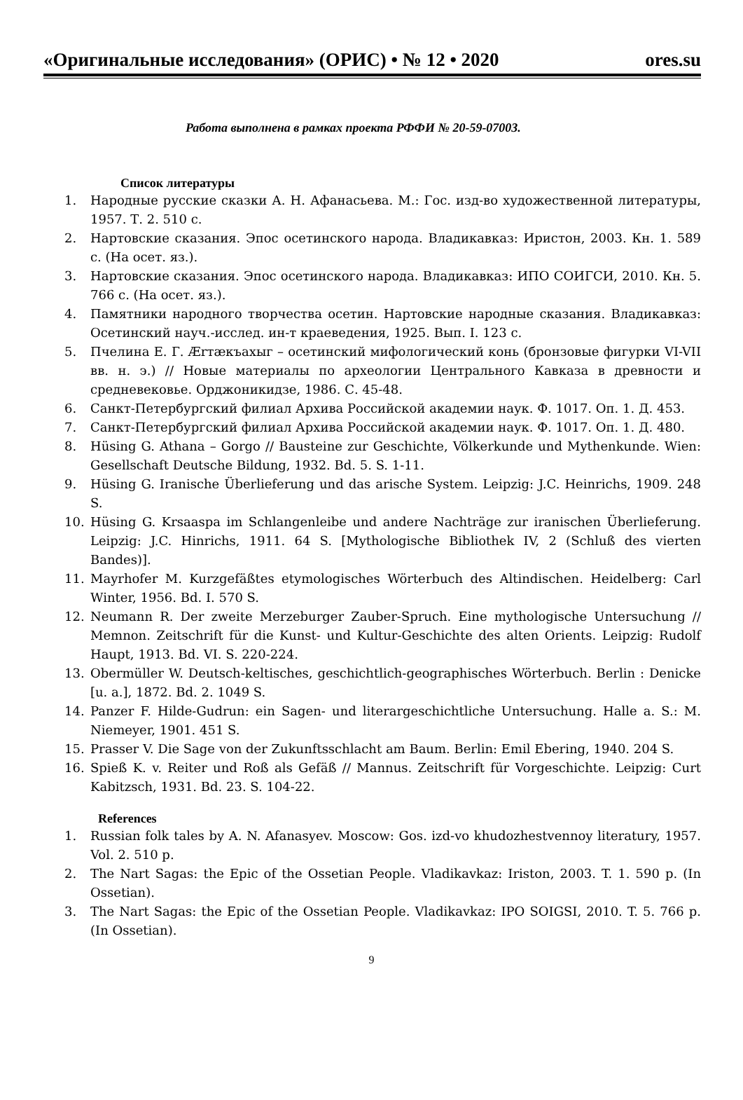«Оригинальные исследования» (ОРИС) • № 12 • 2020 ores.su
Работа выполнена в рамках проекта РФФИ № 20-59-07003.
Список литературы
1. Народные русские сказки А. Н. Афанасьева. М.: Гос. изд-во художественной литературы, 1957. Т. 2. 510 с.
2. Нартовские сказания. Эпос осетинского народа. Владикавказ: Иристон, 2003. Кн. 1. 589 с. (На осет. яз.).
3. Нартовские сказания. Эпос осетинского народа. Владикавказ: ИПО СОИГСИ, 2010. Кн. 5. 766 с. (На осет. яз.).
4. Памятники народного творчества осетин. Нартовские народные сказания. Владикавказ: Осетинский науч.-исслед. ин-т краеведения, 1925. Вып. I. 123 с.
5. Пчелина Е. Г. Ærтæкъахыг – осетинский мифологический конь (бронзовые фигурки VI-VII вв. н. э.) // Новые материалы по археологии Центрального Кавказа в древности и средневековье. Орджоникидзе, 1986. С. 45-48.
6. Санкт-Петербургский филиал Архива Российской академии наук. Ф. 1017. Оп. 1. Д. 453.
7. Санкт-Петербургский филиал Архива Российской академии наук. Ф. 1017. Оп. 1. Д. 480.
8. Hüsing G. Athana – Gorgo // Bausteine zur Geschichte, Völkerkunde und Mythenkunde. Wien: Gesellschaft Deutsche Bildung, 1932. Bd. 5. S. 1-11.
9. Hüsing G. Iranische Überlieferung und das arische System. Leipzig: J.C. Heinrichs, 1909. 248 S.
10. Hüsing G. Krsaaspa im Schlangenleibe und andere Nachträge zur iranischen Überlieferung. Leipzig: J.C. Hinrichs, 1911. 64 S. [Mythologische Bibliothek IV, 2 (Schluß des vierten Bandes)].
11. Mayrhofer M. Kurzgefäßtes etymologisches Wörterbuch des Altindischen. Heidelberg: Carl Winter, 1956. Bd. I. 570 S.
12. Neumann R. Der zweite Merzeburger Zauber-Spruch. Eine mythologische Untersuchung // Memnon. Zeitschrift für die Kunst- und Kultur-Geschichte des alten Orients. Leipzig: Rudolf Haupt, 1913. Bd. VI. S. 220-224.
13. Obermüller W. Deutsch-keltisches, geschichtlich-geographisches Wörterbuch. Berlin : Denicke [u. a.], 1872. Bd. 2. 1049 S.
14. Panzer F. Hilde-Gudrun: ein Sagen- und literargeschichtliche Untersuchung. Halle a. S.: M. Niemeyer, 1901. 451 S.
15. Prasser V. Die Sage von der Zukunftsschlacht am Baum. Berlin: Emil Ebering, 1940. 204 S.
16. Spieß K. v. Reiter und Roß als Gefäß // Mannus. Zeitschrift für Vorgeschichte. Leipzig: Curt Kabitzsch, 1931. Bd. 23. S. 104-22.
References
1. Russian folk tales by A. N. Afanasyev. Moscow: Gos. izd-vo khudozhestvennoy literatury, 1957. Vol. 2. 510 p.
2. The Nart Sagas: the Epic of the Ossetian People. Vladikavkaz: Iriston, 2003. T. 1. 590 p. (In Ossetian).
3. The Nart Sagas: the Epic of the Ossetian People. Vladikavkaz: IPO SOIGSI, 2010. T. 5. 766 p. (In Ossetian).
9